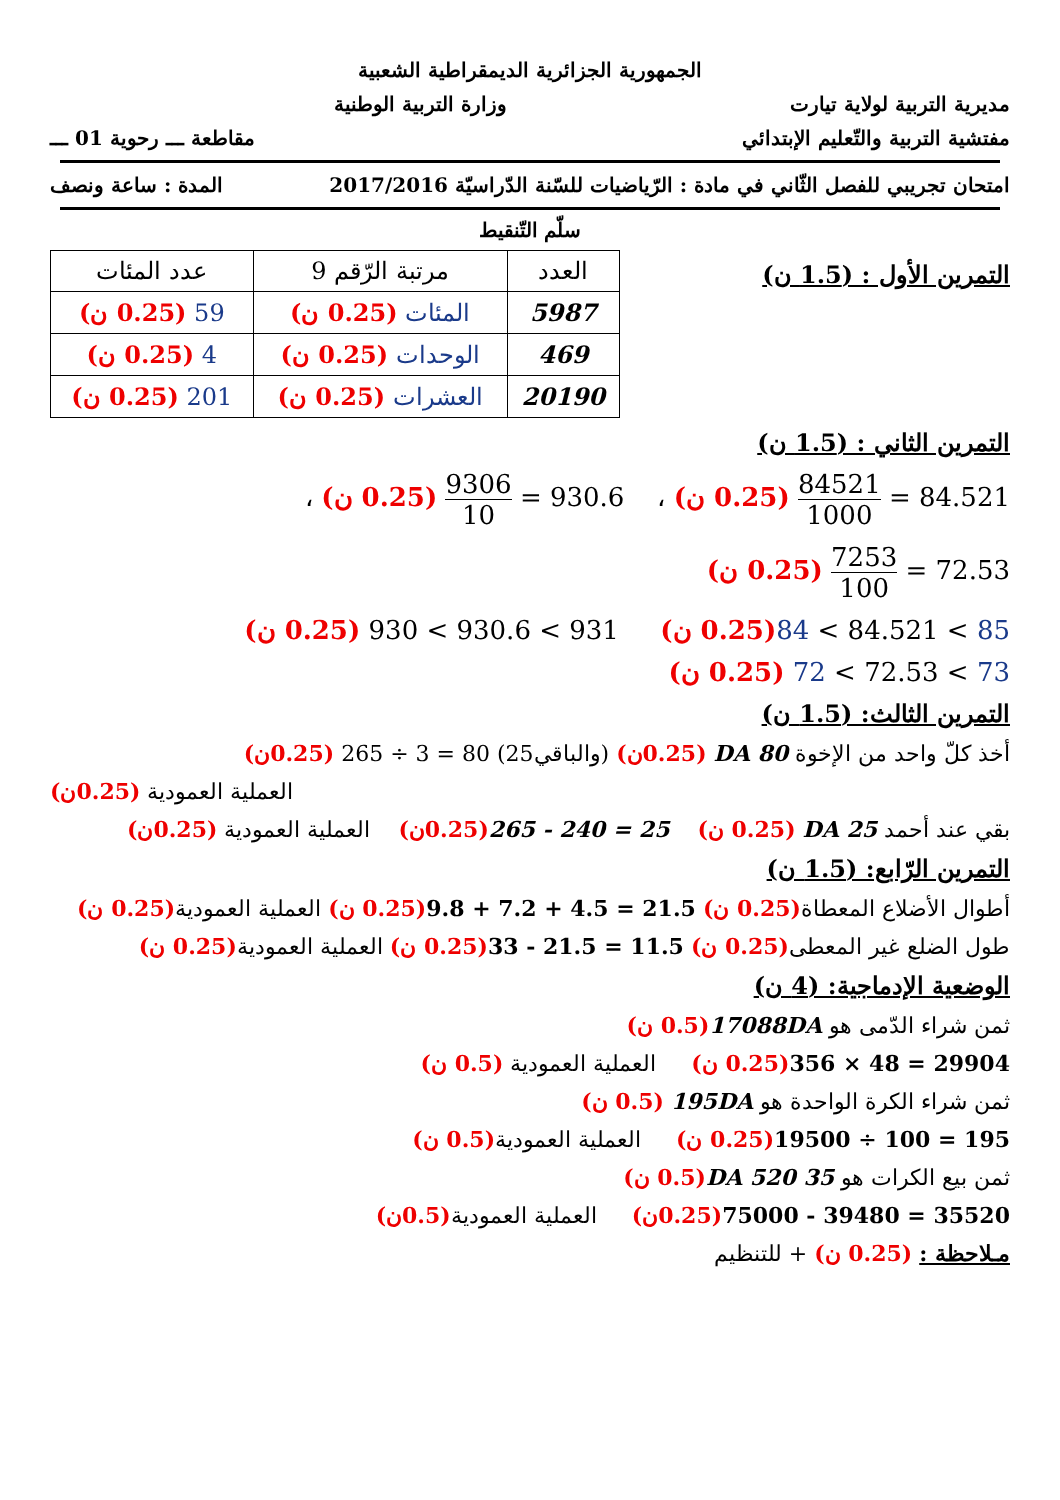الجمهورية الجزائرية الديمقراطية الشعبية
مديرية التربية لولاية تيارت وزارة التربية الوطنية
مفتشية التربية والتّعليم الإبتدائي مقاطعة ـــ رحوية 01 ـــ
امتحان تجريبي للفصل الثّاني في مادة : الرّياضيات للسّنة الدّراسيّة 2017/2016 المدة : ساعة ونصف
سلّم التّنقيط
التمرين الأول : (1.5 ن)
| العدد | مرتبة الرّقم 9 | عدد المئات |
| --- | --- | --- |
| 5987 | المئات (0.25 ن) | 59 (0.25 ن) |
| 469 | الوحدات (0.25 ن) | 4 (0.25 ن) |
| 20190 | العشرات (0.25 ن) | 201 (0.25 ن) |
التمرين الثاني : (1.5 ن)
84521 1000 = 84.521 (0.25 ن) ، 9306 10 = 930.6 (0.25 ن) ،
7253 100 = 72.53 (0.25 ن)
84 < 84.521 < 85(0.25 ن) 930 < 930.6 < 931 (0.25 ن)
72 < 72.53 < 73 (0.25 ن)
التمرين الثالث: (1.5 ن)
أخذ كلّ واحد من الإخوة 80 DA (0.25ن) (والباقي25) 265 ÷ 3 = 80 (0.25ن)
العملية العمودية (0.25ن)
بقي عند أحمد 25 DA (0.25 ن) 265 - 240 = 25(0.25ن) العملية العمودية (0.25ن)
التمرين الرّابع: (1.5 ن)
أطوال الأضلاع المعطاة(0.25 ن) 9.8 + 7.2 + 4.5 = 21.5(0.25 ن) العملية العمودية(0.25 ن)
طول الضلع غير المعطى(0.25 ن) 33 - 21.5 = 11.5(0.25 ن) العملية العمودية(0.25 ن)
الوضعية الإدماجية: (4 ن)
ثمن شراء الدّمى هو 17088DA(0.5 ن)
356 × 48 = 29904(0.25 ن) العملية العمودية (0.5 ن)
ثمن شراء الكرة الواحدة هو 195DA (0.5 ن)
19500 ÷ 100 = 195(0.25 ن) العملية العمودية(0.5 ن)
ثمن بيع الكرات هو 35 520 DA(0.5 ن)
75000 - 39480 = 35520(0.25ن) العملية العمودية(0.5ن)
مـلاحظة : (0.25 ن) + للتنظيم